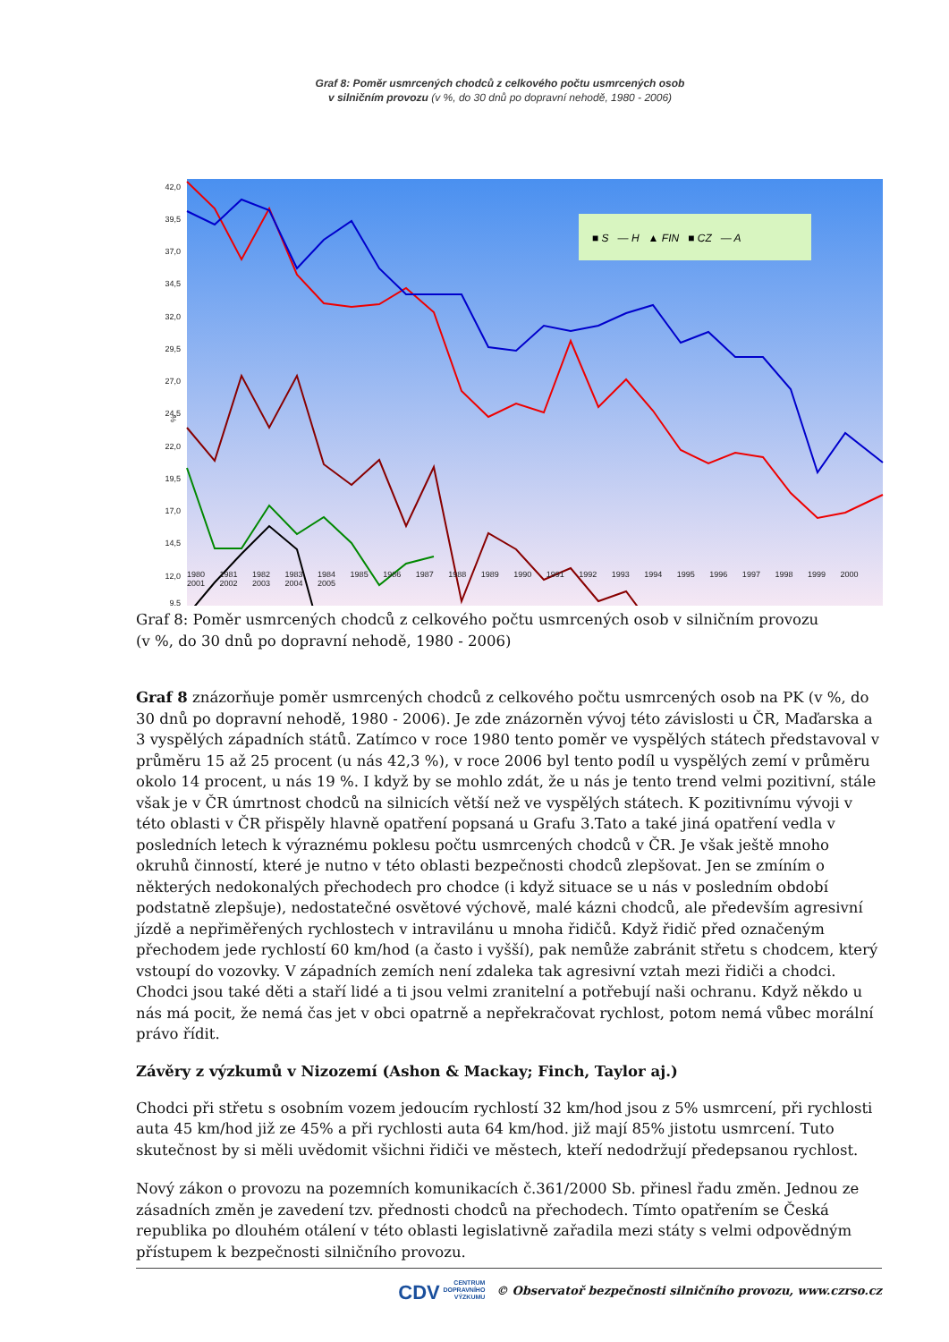Graf 8: Poměr usmrcených chodců z celkového počtu usmrcených osob
v silničním provozu (v %, do 30 dnů po dopravní nehodě, 1980 - 2006)
42,0
39,5
37,0
34,5
32,0
29,5
27,0
24,5
22,0
19,5
17,0
14,5
12,0
9,5
■ S — H ▲ FIN ■ CZ — A
%
1980 1981 1982 1983 1984 1985 1986 1987 1988 1989 1990 1991 1992 1993 1994 1995 1996 1997 1998 1999 2000 2001 2002 2003 2004 2005
Graf 8: Poměr usmrcených chodců z celkového počtu usmrcených osob v silničním provozu
(v %, do 30 dnů po dopravní nehodě, 1980 - 2006)
Graf 8 znázorňuje poměr usmrcených chodců z celkového počtu usmrcených osob na PK (v %, do 30 dnů po dopravní nehodě, 1980 - 2006). Je zde znázorněn vývoj této závislosti u ČR, Maďarska a 3 vyspělých západních států. Zatímco v roce 1980 tento poměr ve vyspělých státech představoval v průměru 15 až 25 procent (u nás 42,3 %), v roce 2006 byl tento podíl u vyspělých zemí v průměru okolo 14 procent, u nás 19 %. I když by se mohlo zdát, že u nás je tento trend velmi pozitivní, stále však je v ČR úmrtnost chodců na silnicích větší než ve vyspělých státech. K pozitivnímu vývoji v této oblasti v ČR přispěly hlavně opatření popsaná u Grafu 3.Tato a také jiná opatření vedla v posledních letech k výraznému poklesu počtu usmrcených chodců v ČR. Je však ještě mnoho okruhů činností, které je nutno v této oblasti bezpečnosti chodců zlepšovat. Jen se zmíním o některých nedokonalých přechodech pro chodce (i když situace se u nás v posledním období podstatně zlepšuje), nedostatečné osvětové výchově, malé kázni chodců, ale především agresivní jízdě a nepřiměřených rychlostech v intravilánu u mnoha řidičů. Když řidič před označeným přechodem jede rychlostí 60 km/hod (a často i vyšší), pak nemůže zabránit střetu s chodcem, který vstoupí do vozovky. V západních zemích není zdaleka tak agresivní vztah mezi řidiči a chodci. Chodci jsou také děti a staří lidé a ti jsou velmi zranitelní a potřebují naši ochranu. Když někdo u nás má pocit, že nemá čas jet v obci opatrně a nepřekračovat rychlost, potom nemá vůbec morální právo řídit.
Závěry z výzkumů v Nizozemí (Ashon & Mackay; Finch, Taylor aj.)
Chodci při střetu s osobním vozem jedoucím rychlostí 32 km/hod jsou z 5% usmrcení, při rychlosti auta 45 km/hod již ze 45% a při rychlosti auta 64 km/hod. již mají 85% jistotu usmrcení. Tuto skutečnost by si měli uvědomit všichni řidiči ve městech, kteří nedodržují předepsanou rychlost.
Nový zákon o provozu na pozemních komunikacích č.361/2000 Sb. přinesl řadu změn. Jednou ze zásadních změn je zavedení tzv. přednosti chodců na přechodech. Tímto opatřením se Česká republika po dlouhém otálení v této oblasti legislativně zařadila mezi státy s velmi odpovědným přístupem k bezpečnosti silničního provozu.
CDV CENTRUM
DOPRAVNÍHO
VÝZKUMU © Observatoř bezpečnosti silničního provozu, www.czrso.cz